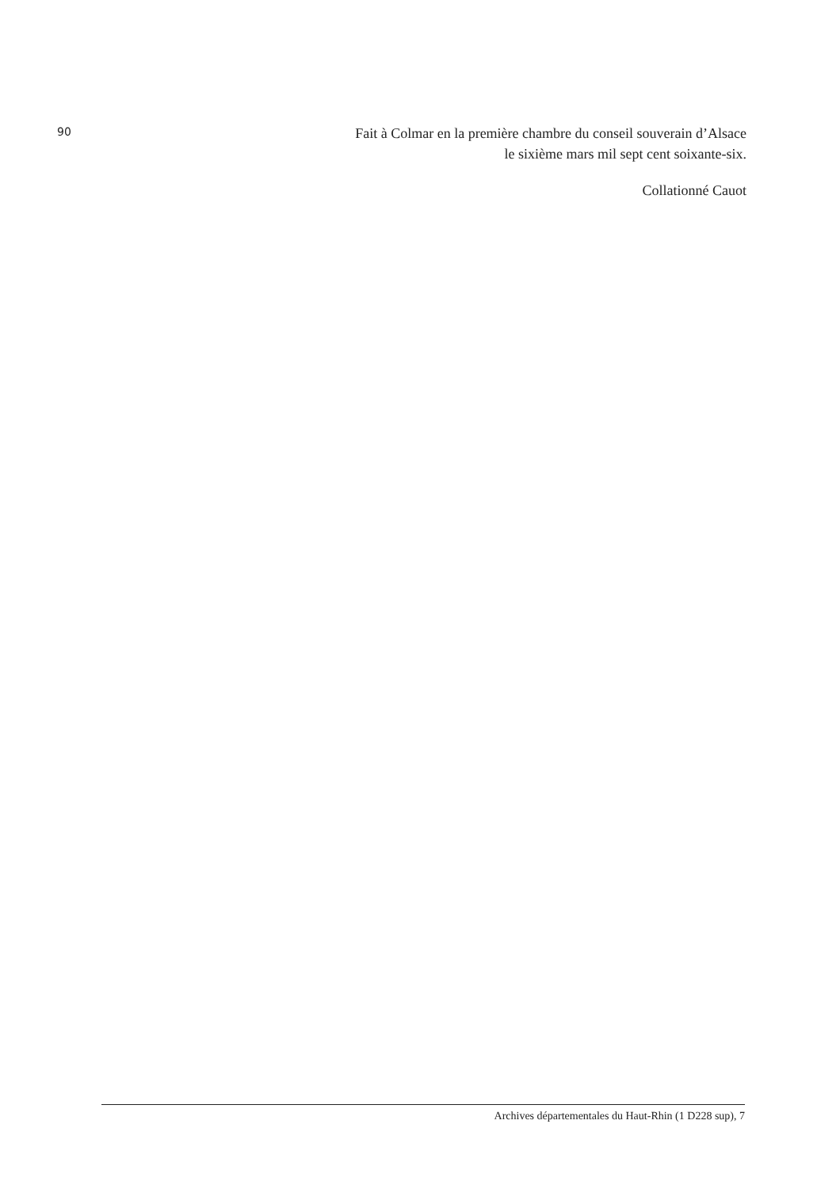90
Fait à Colmar en la première chambre du conseil souverain d’Alsace
le sixième mars mil sept cent soixante-six.
Collationné Cauot
Archives départementales du Haut-Rhin (1 D228 sup), 7